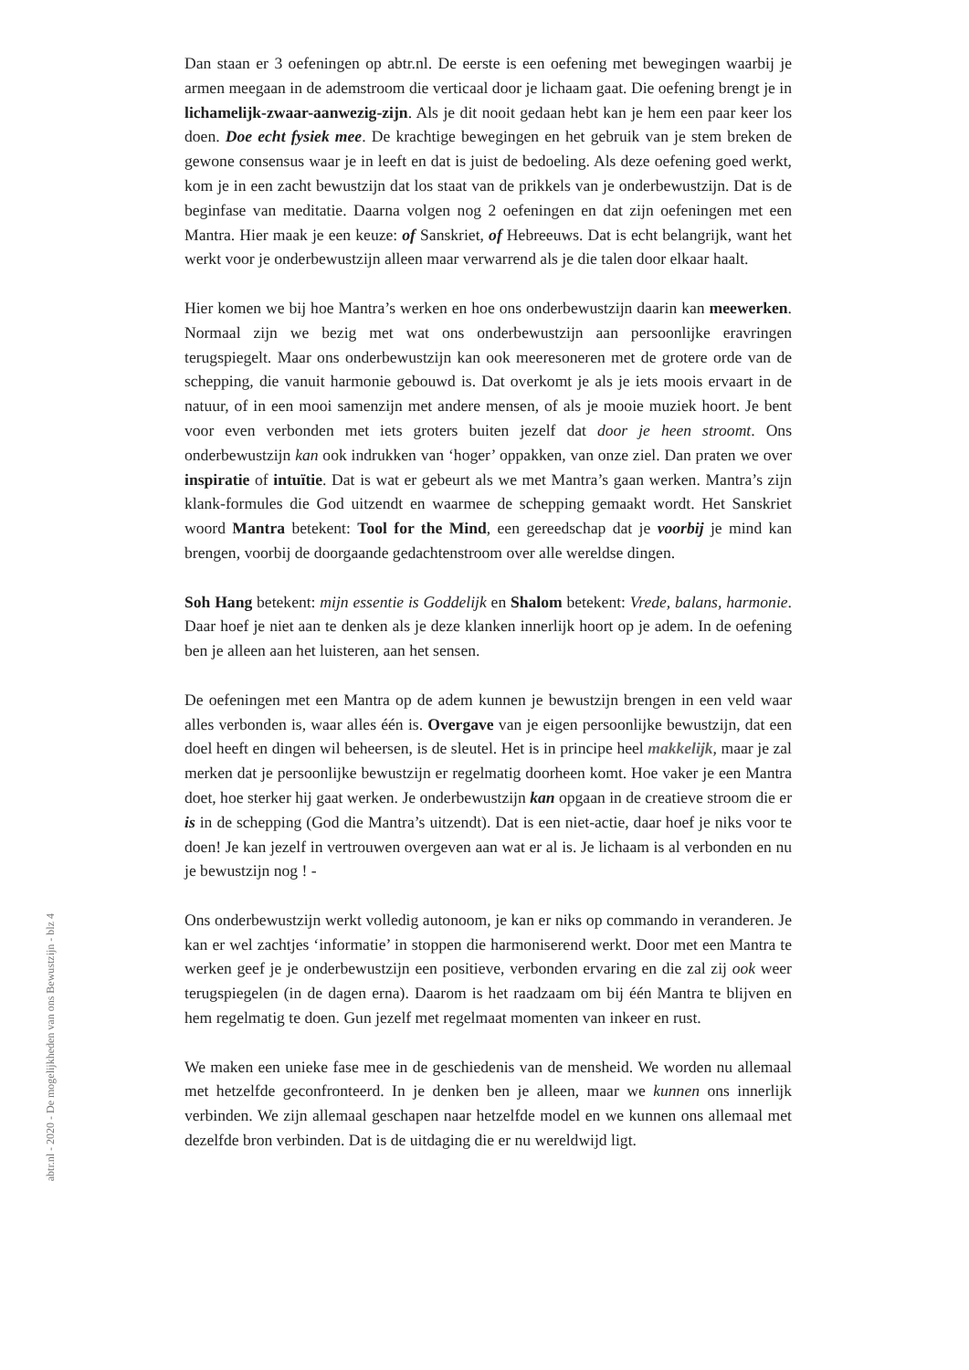Dan staan er 3 oefeningen op abtr.nl. De eerste is een oefening met bewegingen waarbij je armen meegaan in de ademstroom die verticaal door je lichaam gaat. Die oefening brengt je in lichamelijk-zwaar-aanwezig-zijn. Als je dit nooit gedaan hebt kan je hem een paar keer los doen. Doe echt fysiek mee. De krachtige bewegingen en het gebruik van je stem breken de gewone consensus waar je in leeft en dat is juist de bedoeling. Als deze oefening goed werkt, kom je in een zacht bewustzijn dat los staat van de prikkels van je onderbewustzijn. Dat is de beginfase van meditatie. Daarna volgen nog 2 oefeningen en dat zijn oefeningen met een Mantra. Hier maak je een keuze: of Sanskriet, of Hebreeuws. Dat is echt belangrijk, want het werkt voor je onderbewustzijn alleen maar verwarrend als je die talen door elkaar haalt.
Hier komen we bij hoe Mantra’s werken en hoe ons onderbewustzijn daarin kan meewerken. Normaal zijn we bezig met wat ons onderbewustzijn aan persoonlijke eravringen terugspiegelt. Maar ons onderbewustzijn kan ook meeresoneren met de grotere orde van de schepping, die vanuit harmonie gebouwd is. Dat overkomt je als je iets moois ervaart in de natuur, of in een mooi samenzijn met andere mensen, of als je mooie muziek hoort. Je bent voor even verbonden met iets groters buiten jezelf dat door je heen stroomt. Ons onderbewustzijn kan ook indrukken van ‘hoger’ oppakken, van onze ziel. Dan praten we over inspiratie of intuïtie. Dat is wat er gebeurt als we met Mantra’s gaan werken. Mantra’s zijn klank-formules die God uitzendt en waarmee de schepping gemaakt wordt. Het Sanskriet woord Mantra betekent: Tool for the Mind, een gereedschap dat je voorbij je mind kan brengen, voorbij de doorgaande gedachtenstroom over alle wereldse dingen.
Soh Hang betekent: mijn essentie is Goddelijk en Shalom betekent: Vrede, balans, harmonie. Daar hoef je niet aan te denken als je deze klanken innerlijk hoort op je adem. In de oefening ben je alleen aan het luisteren, aan het sensen.
De oefeningen met een Mantra op de adem kunnen je bewustzijn brengen in een veld waar alles verbonden is, waar alles één is. Overgave van je eigen persoonlijke bewustzijn, dat een doel heeft en dingen wil beheersen, is de sleutel. Het is in principe heel makkelijk, maar je zal merken dat je persoonlijke bewustzijn er regelmatig doorheen komt. Hoe vaker je een Mantra doet, hoe sterker hij gaat werken. Je onderbewustzijn kan opgaan in de creatieve stroom die er is in de schepping (God die Mantra’s uitzendt). Dat is een niet-actie, daar hoef je niks voor te doen! Je kan jezelf in vertrouwen overgeven aan wat er al is. Je lichaam is al verbonden en nu je bewustzijn nog ! -
Ons onderbewustzijn werkt volledig autonoom, je kan er niks op commando in veranderen. Je kan er wel zachtjes ‘informatie’ in stoppen die harmoniserend werkt. Door met een Mantra te werken geef je je onderbewustzijn een positieve, verbonden ervaring en die zal zij ook weer terugspiegelen (in de dagen erna). Daarom is het raadzaam om bij één Mantra te blijven en hem regelmatig te doen. Gun jezelf met regelmaat momenten van inkeer en rust.
We maken een unieke fase mee in de geschiedenis van de mensheid. We worden nu allemaal met hetzelfde geconfronteerd. In je denken ben je alleen, maar we kunnen ons innerlijk verbinden. We zijn allemaal geschapen naar hetzelfde model en we kunnen ons allemaal met dezelfde bron verbinden. Dat is de uitdaging die er nu wereldwijd ligt.
abtr.nl - 2020 - De mogelijkheden van ons Bewustzijn - blz 4